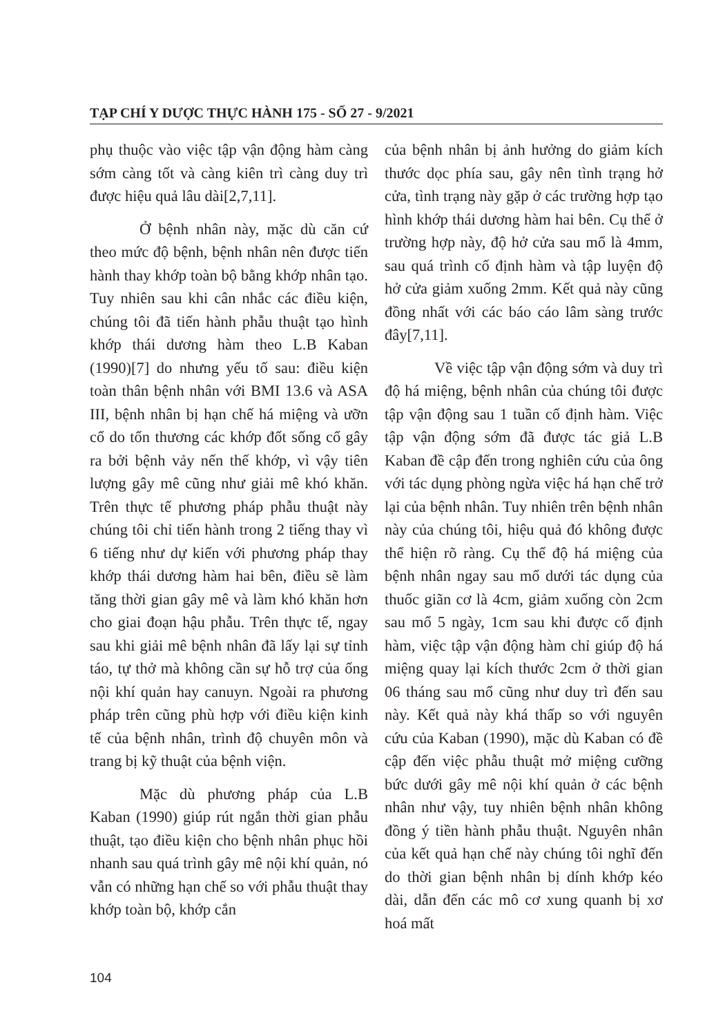TẠP CHÍ Y DƯỢC THỰC HÀNH 175 - SỐ 27 - 9/2021
phụ thuộc vào việc tập vận động hàm càng sớm càng tốt và càng kiên trì càng duy trì được hiệu quả lâu dài[2,7,11].
Ở bệnh nhân này, mặc dù căn cứ theo mức độ bệnh, bệnh nhân nên được tiến hành thay khớp toàn bộ bằng khớp nhân tạo. Tuy nhiên sau khi cân nhắc các điều kiện, chúng tôi đã tiến hành phẫu thuật tạo hình khớp thái dương hàm theo L.B Kaban (1990)[7] do nhưng yếu tố sau: điều kiện toàn thân bệnh nhân với BMI 13.6 và ASA III, bệnh nhân bị hạn chế há miệng và ưỡn cổ do tổn thương các khớp đốt sống cổ gây ra bởi bệnh vảy nến thế khớp, vì vậy tiên lượng gây mê cũng như giải mê khó khăn. Trên thực tế phương pháp phẫu thuật này chúng tôi chỉ tiến hành trong 2 tiếng thay vì 6 tiếng như dự kiến với phương pháp thay khớp thái dương hàm hai bên, điều sẽ làm tăng thời gian gây mê và làm khó khăn hơn cho giai đoạn hậu phẫu. Trên thực tế, ngay sau khi giải mê bệnh nhân đã lấy lại sự tỉnh táo, tự thở mà không cần sự hỗ trợ của ống nội khí quản hay canuyn. Ngoài ra phương pháp trên cũng phù hợp với điều kiện kinh tế của bệnh nhân, trình độ chuyên môn và trang bị kỹ thuật của bệnh viện.
Mặc dù phương pháp của L.B Kaban (1990) giúp rút ngắn thời gian phẫu thuật, tạo điều kiện cho bệnh nhân phục hồi nhanh sau quá trình gây mê nội khí quản, nó vẫn có những hạn chế so với phẫu thuật thay khớp toàn bộ, khớp cắn
của bệnh nhân bị ảnh hưởng do giảm kích thước dọc phía sau, gây nên tình trạng hở cửa, tình trạng này gặp ở các trường hợp tạo hình khớp thái dương hàm hai bên. Cụ thể ở trường hợp này, độ hở cửa sau mổ là 4mm, sau quá trình cố định hàm và tập luyện độ hở cửa giảm xuống 2mm. Kết quả này cũng đồng nhất với các báo cáo lâm sàng trước đây[7,11].
Về việc tập vận động sớm và duy trì độ há miệng, bệnh nhân của chúng tôi được tập vận động sau 1 tuần cố định hàm. Việc tập vận động sớm đã được tác giả L.B Kaban đề cập đến trong nghiên cứu của ông với tác dụng phòng ngừa việc há hạn chế trở lại của bệnh nhân. Tuy nhiên trên bệnh nhân này của chúng tôi, hiệu quả đó không được thể hiện rõ ràng. Cụ thể độ há miệng của bệnh nhân ngay sau mổ dưới tác dụng của thuốc giãn cơ là 4cm, giảm xuống còn 2cm sau mổ 5 ngày, 1cm sau khi được cố định hàm, việc tập vận động hàm chỉ giúp độ há miệng quay lại kích thước 2cm ở thời gian 06 tháng sau mổ cũng như duy trì đến sau này. Kết quả này khá thấp so với nguyên cứu của Kaban (1990), mặc dù Kaban có đề cập đến việc phẫu thuật mở miệng cưỡng bức dưới gây mê nội khí quản ở các bệnh nhân như vậy, tuy nhiên bệnh nhân không đồng ý tiền hành phẫu thuật. Nguyên nhân của kết quả hạn chế này chúng tôi nghĩ đến do thời gian bệnh nhân bị dính khớp kéo dài, dẫn đến các mô cơ xung quanh bị xơ hoá mất
104